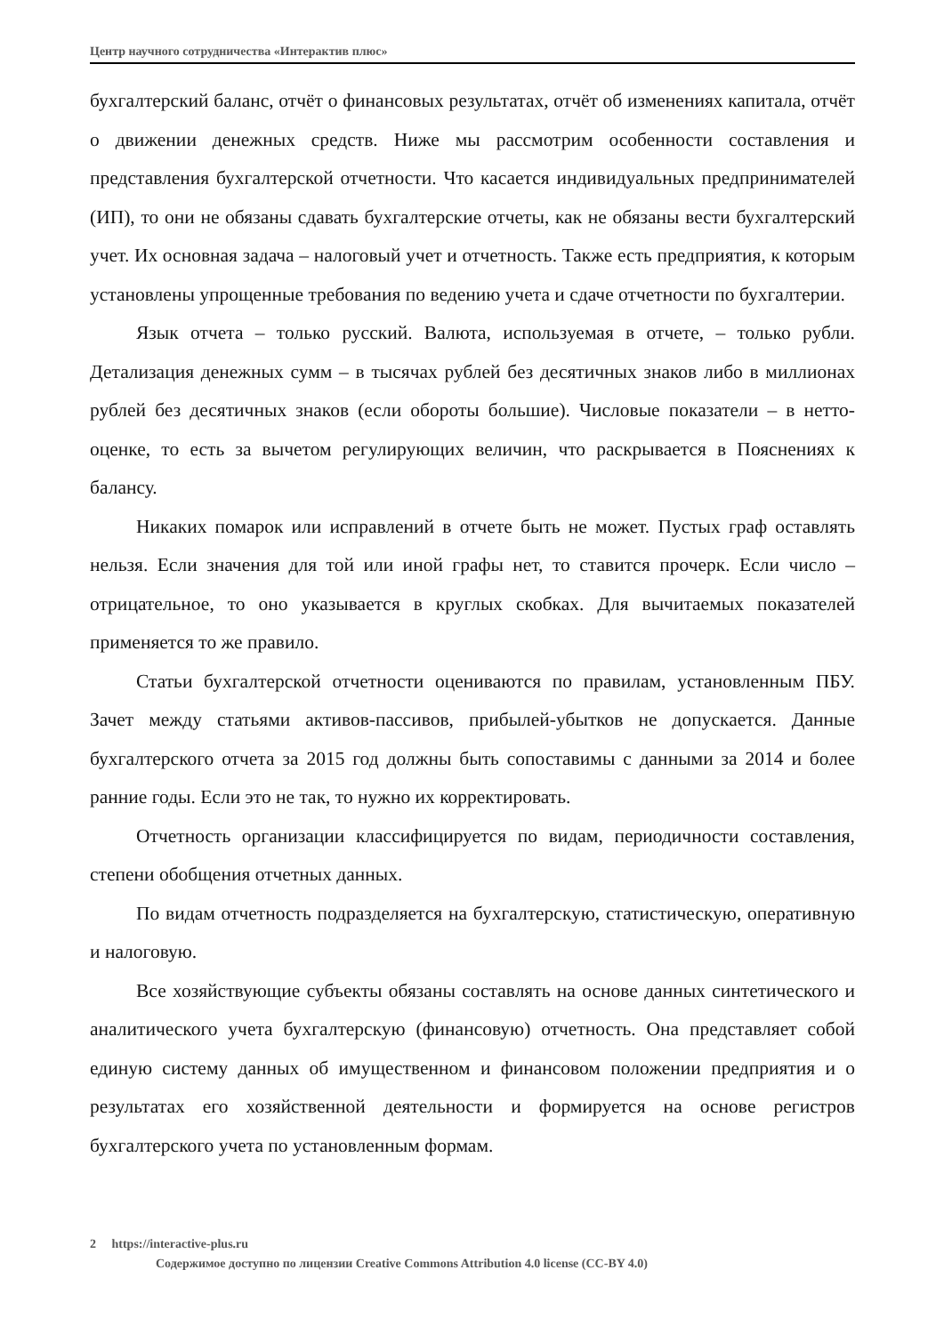Центр научного сотрудничества «Интерактив плюс»
бухгалтерский баланс, отчёт о финансовых результатах, отчёт об изменениях капитала, отчёт о движении денежных средств. Ниже мы рассмотрим особенности составления и представления бухгалтерской отчетности. Что касается индивидуальных предпринимателей (ИП), то они не обязаны сдавать бухгалтерские отчеты, как не обязаны вести бухгалтерский учет. Их основная задача – налоговый учет и отчетность. Также есть предприятия, к которым установлены упрощенные требования по ведению учета и сдаче отчетности по бухгалтерии.
Язык отчета – только русский. Валюта, используемая в отчете, – только рубли. Детализация денежных сумм – в тысячах рублей без десятичных знаков либо в миллионах рублей без десятичных знаков (если обороты большие). Числовые показатели – в нетто-оценке, то есть за вычетом регулирующих величин, что раскрывается в Пояснениях к балансу.
Никаких помарок или исправлений в отчете быть не может. Пустых граф оставлять нельзя. Если значения для той или иной графы нет, то ставится прочерк. Если число – отрицательное, то оно указывается в круглых скобках. Для вычитаемых показателей применяется то же правило.
Статьи бухгалтерской отчетности оцениваются по правилам, установленным ПБУ. Зачет между статьями активов-пассивов, прибылей-убытков не допускается. Данные бухгалтерского отчета за 2015 год должны быть сопоставимы с данными за 2014 и более ранние годы. Если это не так, то нужно их корректировать.
Отчетность организации классифицируется по видам, периодичности составления, степени обобщения отчетных данных.
По видам отчетность подразделяется на бухгалтерскую, статистическую, оперативную и налоговую.
Все хозяйствующие субъекты обязаны составлять на основе данных синтетического и аналитического учета бухгалтерскую (финансовую) отчетность. Она представляет собой единую систему данных об имущественном и финансовом положении предприятия и о результатах его хозяйственной деятельности и формируется на основе регистров бухгалтерского учета по установленным формам.
2 https://interactive-plus.ru
Содержимое доступно по лицензии Creative Commons Attribution 4.0 license (CC-BY 4.0)